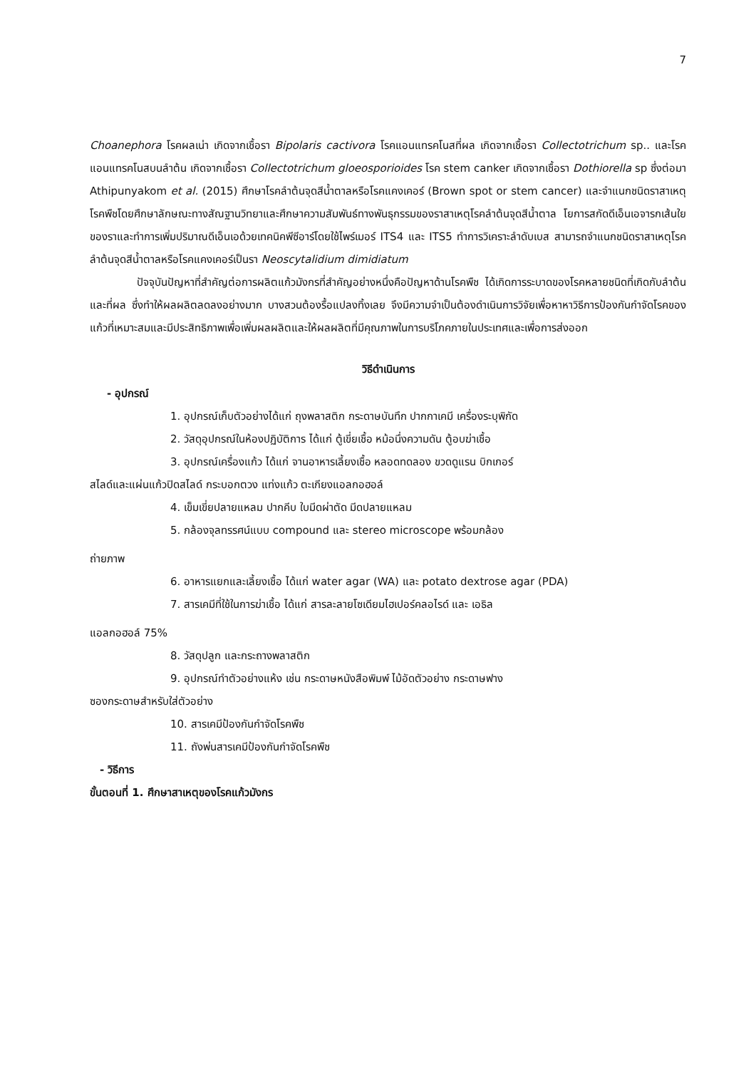7
Choanephora โรคผลเน่า เกิดจากเชื้อรา Bipolaris cactivora โรคแอนแทรคโนสที่ผล เกิดจากเชื้อรา Collectotrichum sp.. และโรคแอนแทรคโนสบนลำต้น เกิดจากเชื้อรา Collectotrichum gloeosporioides โรค stem canker เกิดจากเชื้อรา Dothiorella sp ซึ่งต่อมา Athipunyakom et al. (2015) ศึกษาโรคลำต้นจุดสีน้ำตาลหรือโรคแคงเคอร์ (Brown spot or stem cancer) และจำแนกชนิดราสาเหตุโรคพืชโดยศึกษาลักษณะทางสัณฐานวิทยาและศึกษาความสัมพันธ์ทางพันธุกรรมของราสาเหตุโรคลำต้นจุดสีน้ำตาล โยการสกัดดีเอ็นเอจารกเส้นใยของราและทำการเพิ่มปริมาณดีเอ็นเอด้วยเทคนิคพีซีอาร์โดยใช้ไพร์เมอร์ ITS4 และ ITS5 ทำการวิเคราะลำดับเบส สามารถจำแนกชนิดราสาเหตุโรคลำต้นจุดสีน้ำตาลหรือโรคแคงเคอร์เป็นรา Neoscytalidium dimidiatum
ปัจจุบันปัญหาที่สำคัญต่อการผลิตแก้วมังกรที่สำคัญอย่างหนึ่งคือปัญหาด้านโรคพืช ได้เกิดการระบาดของโรคหลายชนิดที่เกิดกับลำต้นและที่ผล ซึ่งทำให้ผลผลิตลดลงอย่างมาก บางสวนต้องรื้อแปลงทิ้งเลย จึงมีความจำเป็นต้องดำเนินการวิจัยเพื่อหาหาวิธีการป้องกันกำจัดโรคของแก้วที่เหมาะสมและมีประสิทธิภาพเพื่อเพิ่มผลผลิตและให้ผลผลิตที่มีคุณภาพในการบริโภคภายในประเทศและเพื่อการส่งออก
วิธีดำเนินการ
- อุปกรณ์
1. อุปกรณ์เก็บตัวอย่างได้แก่ ถุงพลาสติก กระดาษบันทึก ปากกาเคมี เครื่องระบุพิกัด
2. วัสดุอุปกรณ์ในห้องปฏิบัติการ ได้แก่ ตู้เขี่ยเชื้อ หม้อนึ่งความดัน ตู้อบฆ่าเชื้อ
3. อุปกรณ์เครื่องแก้ว ได้แก่ จานอาหารเลี้ยงเชื้อ หลอดทดลอง ขวดดูแรน บิกเกอร์
สไลด์และแผ่นแก้วปิดสไลด์ กระบอกตวง แท่งแก้ว ตะเกียงแอลกอฮอล์
4. เข็มเขี่ยปลายแหลม ปากคีบ ใบมีดผ่าตัด มีดปลายแหลม
5. กล้องจุลทรรศน์แบบ compound และ stereo microscope พร้อมกล้อง
ถ่ายภาพ
6. อาหารแยกและเลี้ยงเชื้อ ได้แก่ water agar (WA) และ potato dextrose agar (PDA)
7. สารเคมีที่ใช้ในการฆ่าเชื้อ ได้แก่ สารละลายโซเดียมไฮเปอร์คลอไรด์ และ เอธิล
แอลกอฮอล์ 75%
8. วัสดุปลูก และกระถางพลาสติก
9. อุปกรณ์ทำตัวอย่างแห้ง เช่น กระดาษหนังสือพิมพ์ ไม้อัดตัวอย่าง กระดาษฟาง
ซองกระดาษสำหรับใส่ตัวอย่าง
10. สารเคมีป้องกันกำจัดโรคพืช
11. ถังพ่นสารเคมีป้องกันกำจัดโรคพืช
- วิธีการ
ขั้นตอนที่ 1. ศึกษาสาเหตุของโรคแก้วมังกร